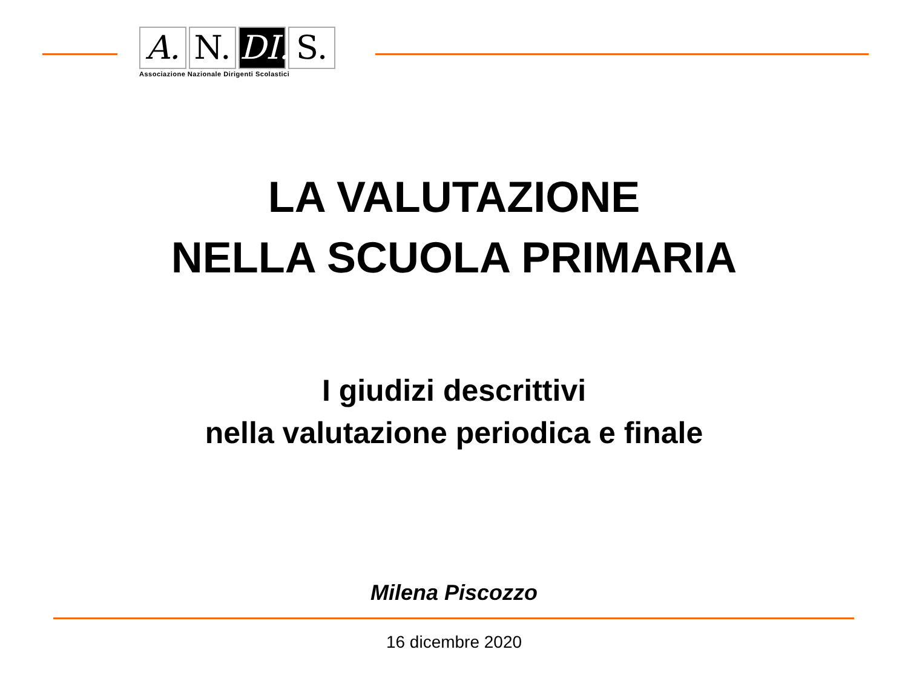A. N. DI.
S.
Associazione Nazionale Dirigenti Scolastici
LA VALUTAZIONE
NELLA SCUOLA PRIMARIA
I giudizi descrittivi
nella valutazione periodica e finale
Milena Piscozzo
16 dicembre 2020